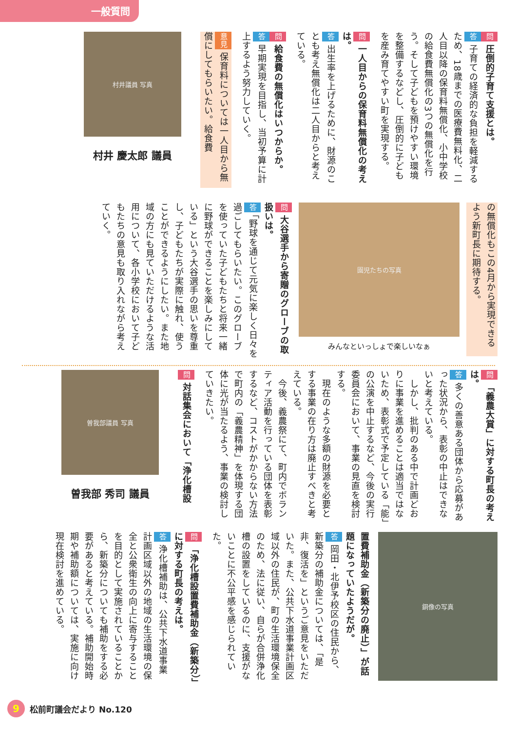一般質問
問圧倒的子育て支援とは。
答子育ての経済的な負担を軽減するため、18歳までの医療費無料化、二人目以降の保育料無償化、小中学校の給食費無償化の3つの無償化を行う。そして子どもを預けやすい環境を整備するなどし、圧倒的に子どもを産み育てやすい町を実現する。
問一人目からの保育料無償化の考えは。
答出生率を上げるために、財源のことも考え無償化は二人目からと考えている。
問給食費の無償化はいつからか。
答早期実現を目指し、当初予算に計上するよう努力していく。
意見保育料については一人目から無償にしてもらいたい。給食費
村井議員 写真
村井 慶太郎 議員
の無償化もこの4月から実現できるよう新町長に期待する。
園児たちの写真
みんなといっしょで楽しいなぁ
問大谷選手から寄贈のグローブの取扱いは。
答「野球を通じて元気に楽しく日々を過ごしてもらいたい。このグローブを使っていた子どもたちと将来一緒に野球ができることを楽しみにしている」という大谷選手の思いを尊重し、子どもたちが実際に触れ、使うことができるようにしたい。また地域の方にも見ていただけるような活用について、各小学校において子どもたちの意見も取り入れながら考えていく。
問「義農大賞」に対する町長の考えは。
答多くの善意ある団体から応募があった状況から、表彰の中止はできないと考えている。
　しかし、批判のある中で計画どおりに事業を進めることは適当ではないため、表彰式で予定している「能」の公演を中止するなど、今後の実行委員会において、事業の見直を検討する。
　現在のような多額の財源を必要とする事業の在り方は廃止すべきと考えている。
　今後、義農祭にて、町内でボランティア活動を行っている団体を表彰するなど、コストがかからない方法で町内の「義農精神」を体現する団体に光が当たるよう、事業の検討していきたい。
問対話集会において「浄化槽設
曽我部議員 写真
曽我部 秀司 議員
銅像の写真
置費補助金（新築分の廃止）」が話題になっていたようだが。
答岡田・北伊予校区の住民から、新築分の補助金については、「是非、復活を」というご意見をいただいた。また、公共下水道事業計画区域以外の住民が、町の生活環境保全のため、法に従い、自らが合併浄化槽の設置をしているのに、支援がないことに不公平感を感じられていた。
問「浄化槽設置費補助金（新築分）」に対する町長の考えは。
答浄化槽補助は、公共下水道事業計画区域以外の地域の生活環境の保全と公衆衛生の向上に寄与することを目的として実施されていることから、新築分についても補助をする必要があると考えている。補助開始時期や補助額については、実施に向け現在検討を進めている。
9 松前町議会だより No.120